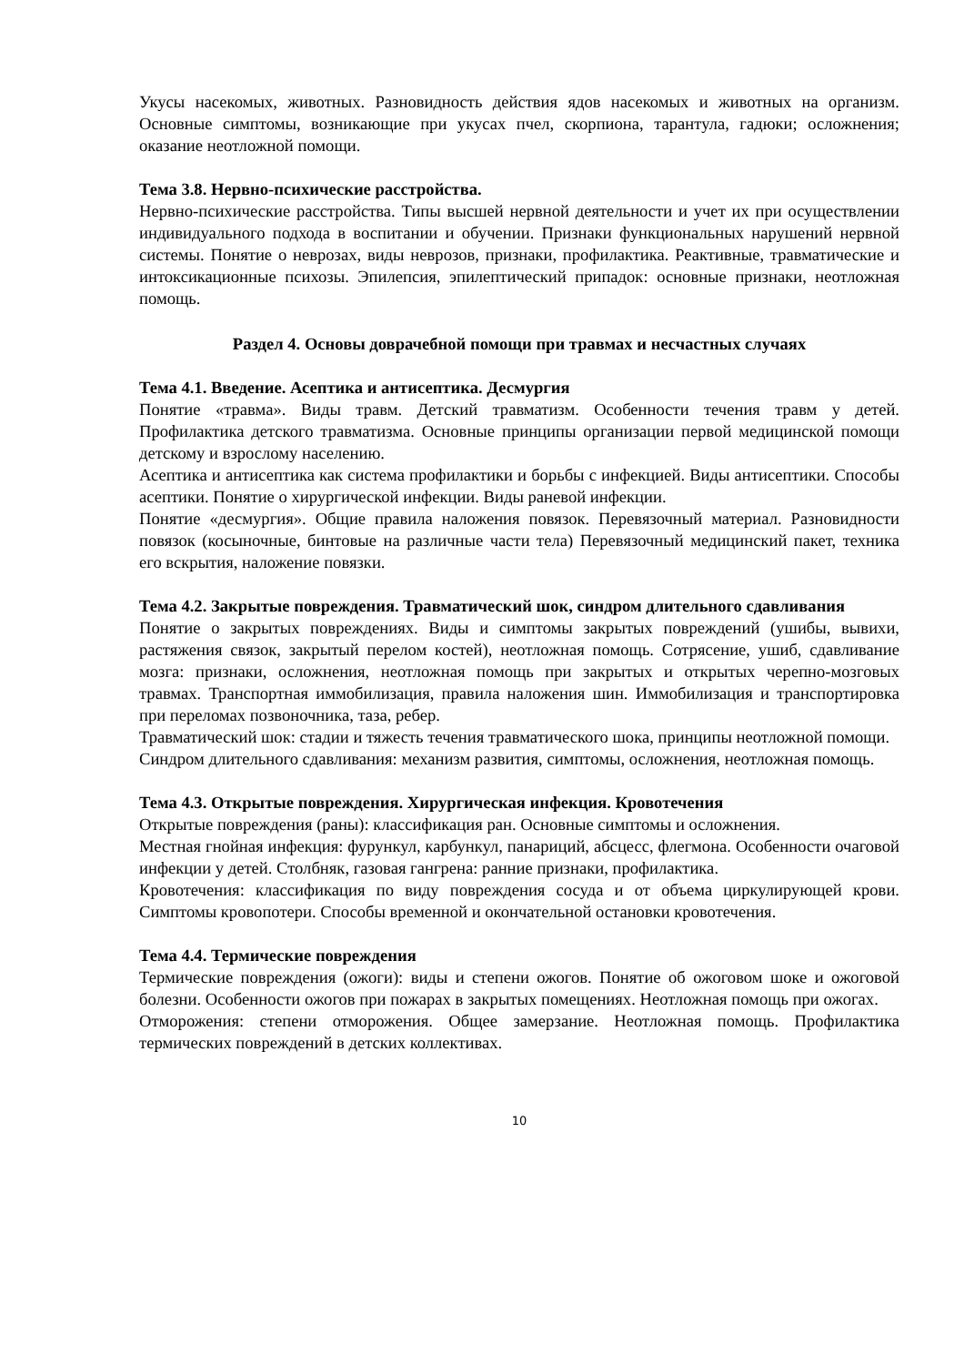Укусы насекомых, животных. Разновидность действия ядов насекомых и животных на организм. Основные симптомы, возникающие при укусах пчел, скорпиона, тарантула, гадюки; осложнения; оказание неотложной помощи.
Тема 3.8. Нервно-психические расстройства.
Нервно-психические расстройства. Типы высшей нервной деятельности и учет их при осуществлении индивидуального подхода в воспитании и обучении. Признаки функциональных нарушений нервной системы. Понятие о неврозах, виды неврозов, признаки, профилактика. Реактивные, травматические и интоксикационные психозы. Эпилепсия, эпилептический припадок: основные признаки, неотложная помощь.
Раздел 4. Основы доврачебной помощи при травмах и несчастных случаях
Тема 4.1. Введение. Асептика и антисептика. Десмургия
Понятие «травма». Виды травм. Детский травматизм. Особенности течения травм у детей. Профилактика детского травматизма. Основные принципы организации первой медицинской помощи детскому и взрослому населению.
Асептика и антисептика как система профилактики и борьбы с инфекцией. Виды антисептики. Способы асептики. Понятие о хирургической инфекции. Виды раневой инфекции.
Понятие «десмургия». Общие правила наложения повязок. Перевязочный материал. Разновидности повязок (косыночные, бинтовые на различные части тела) Перевязочный медицинский пакет, техника его вскрытия, наложение повязки.
Тема 4.2. Закрытые повреждения. Травматический шок, синдром длительного сдавливания
Понятие о закрытых повреждениях. Виды и симптомы закрытых повреждений (ушибы, вывихи, растяжения связок, закрытый перелом костей), неотложная помощь. Сотрясение, ушиб, сдавливание мозга: признаки, осложнения, неотложная помощь при закрытых и открытых черепно-мозговых травмах. Транспортная иммобилизация, правила наложения шин. Иммобилизация и транспортировка при переломах позвоночника, таза, ребер.
Травматический шок: стадии и тяжесть течения травматического шока, принципы неотложной помощи.
Синдром длительного сдавливания: механизм развития, симптомы, осложнения, неотложная помощь.
Тема 4.3. Открытые повреждения. Хирургическая инфекция. Кровотечения
Открытые повреждения (раны): классификация ран. Основные симптомы и осложнения.
Местная гнойная инфекция: фурункул, карбункул, панариций, абсцесс, флегмона. Особенности очаговой инфекции у детей. Столбняк, газовая гангрена: ранние признаки, профилактика.
Кровотечения: классификация по виду повреждения сосуда и от объема циркулирующей крови. Симптомы кровопотери. Способы временной и окончательной остановки кровотечения.
Тема 4.4. Термические повреждения
Термические повреждения (ожоги): виды и степени ожогов. Понятие об ожоговом шоке и ожоговой болезни. Особенности ожогов при пожарах в закрытых помещениях. Неотложная помощь при ожогах.
Отморожения: степени отморожения. Общее замерзание. Неотложная помощь. Профилактика термических повреждений в детских коллективах.
10